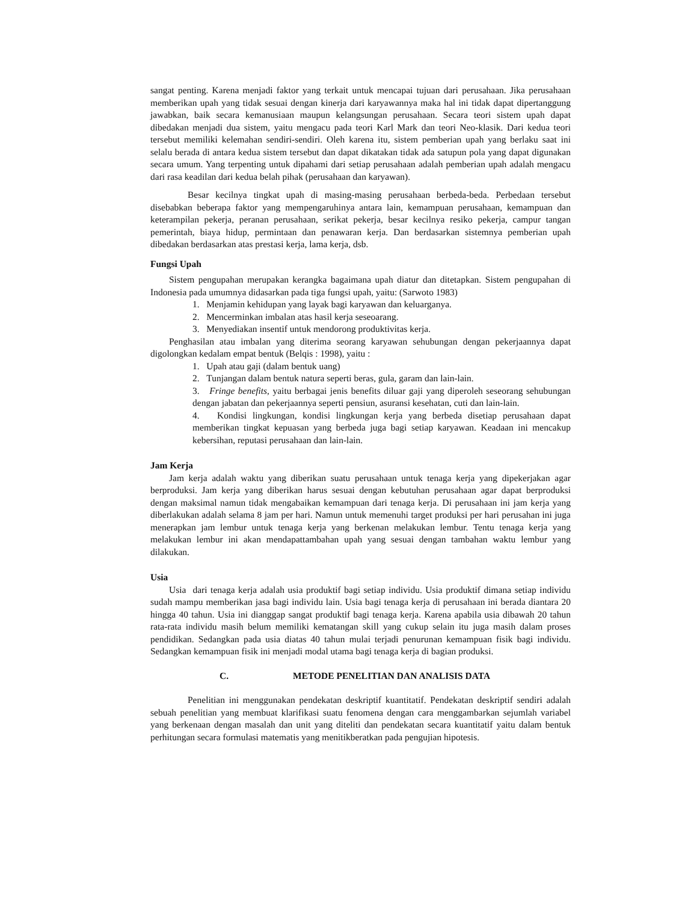sangat penting. Karena menjadi faktor yang terkait untuk mencapai tujuan dari perusahaan. Jika perusahaan memberikan upah yang tidak sesuai dengan kinerja dari karyawannya maka hal ini tidak dapat dipertanggung jawabkan, baik secara kemanusiaan maupun kelangsungan perusahaan. Secara teori sistem upah dapat dibedakan menjadi dua sistem, yaitu mengacu pada teori Karl Mark dan teori Neo-klasik. Dari kedua teori tersebut memiliki kelemahan sendiri-sendiri. Oleh karena itu, sistem pemberian upah yang berlaku saat ini selalu berada di antara kedua sistem tersebut dan dapat dikatakan tidak ada satupun pola yang dapat digunakan secara umum. Yang terpenting untuk dipahami dari setiap perusahaan adalah pemberian upah adalah mengacu dari rasa keadilan dari kedua belah pihak (perusahaan dan karyawan).
Besar kecilnya tingkat upah di masing-masing perusahaan berbeda-beda. Perbedaan tersebut disebabkan beberapa faktor yang mempengaruhinya antara lain, kemampuan perusahaan, kemampuan dan keterampilan pekerja, peranan perusahaan, serikat pekerja, besar kecilnya resiko pekerja, campur tangan pemerintah, biaya hidup, permintaan dan penawaran kerja. Dan berdasarkan sistemnya pemberian upah dibedakan berdasarkan atas prestasi kerja, lama kerja, dsb.
Fungsi Upah
Sistem pengupahan merupakan kerangka bagaimana upah diatur dan ditetapkan. Sistem pengupahan di Indonesia pada umumnya didasarkan pada tiga fungsi upah, yaitu: (Sarwoto 1983)
1. Menjamin kehidupan yang layak bagi karyawan dan keluarganya.
2. Mencerminkan imbalan atas hasil kerja seseoarang.
3. Menyediakan insentif untuk mendorong produktivitas kerja.
Penghasilan atau imbalan yang diterima seorang karyawan sehubungan dengan pekerjaannya dapat digolongkan kedalam empat bentuk (Belqis : 1998), yaitu :
1. Upah atau gaji (dalam bentuk uang)
2. Tunjangan dalam bentuk natura seperti beras, gula, garam dan lain-lain.
3. Fringe benefits, yaitu berbagai jenis benefits diluar gaji yang diperoleh seseorang sehubungan dengan jabatan dan pekerjaannya seperti pensiun, asuransi kesehatan, cuti dan lain-lain.
4. Kondisi lingkungan, kondisi lingkungan kerja yang berbeda disetiap perusahaan dapat memberikan tingkat kepuasan yang berbeda juga bagi setiap karyawan. Keadaan ini mencakup kebersihan, reputasi perusahaan dan lain-lain.
Jam Kerja
Jam kerja adalah waktu yang diberikan suatu perusahaan untuk tenaga kerja yang dipekerjakan agar berproduksi. Jam kerja yang diberikan harus sesuai dengan kebutuhan perusahaan agar dapat berproduksi dengan maksimal namun tidak mengabaikan kemampuan dari tenaga kerja. Di perusahaan ini jam kerja yang diberlakukan adalah selama 8 jam per hari. Namun untuk memenuhi target produksi per hari perusahan ini juga menerapkan jam lembur untuk tenaga kerja yang berkenan melakukan lembur. Tentu tenaga kerja yang melakukan lembur ini akan mendapattambahan upah yang sesuai dengan tambahan waktu lembur yang dilakukan.
Usia
Usia dari tenaga kerja adalah usia produktif bagi setiap individu. Usia produktif dimana setiap individu sudah mampu memberikan jasa bagi individu lain. Usia bagi tenaga kerja di perusahaan ini berada diantara 20 hingga 40 tahun. Usia ini dianggap sangat produktif bagi tenaga kerja. Karena apabila usia dibawah 20 tahun rata-rata individu masih belum memiliki kematangan skill yang cukup selain itu juga masih dalam proses pendidikan. Sedangkan pada usia diatas 40 tahun mulai terjadi penurunan kemampuan fisik bagi individu. Sedangkan kemampuan fisik ini menjadi modal utama bagi tenaga kerja di bagian produksi.
C. METODE PENELITIAN DAN ANALISIS DATA
Penelitian ini menggunakan pendekatan deskriptif kuantitatif. Pendekatan deskriptif sendiri adalah sebuah penelitian yang membuat klarifikasi suatu fenomena dengan cara menggambarkan sejumlah variabel yang berkenaan dengan masalah dan unit yang diteliti dan pendekatan secara kuantitatif yaitu dalam bentuk perhitungan secara formulasi matematis yang menitikberatkan pada pengujian hipotesis.